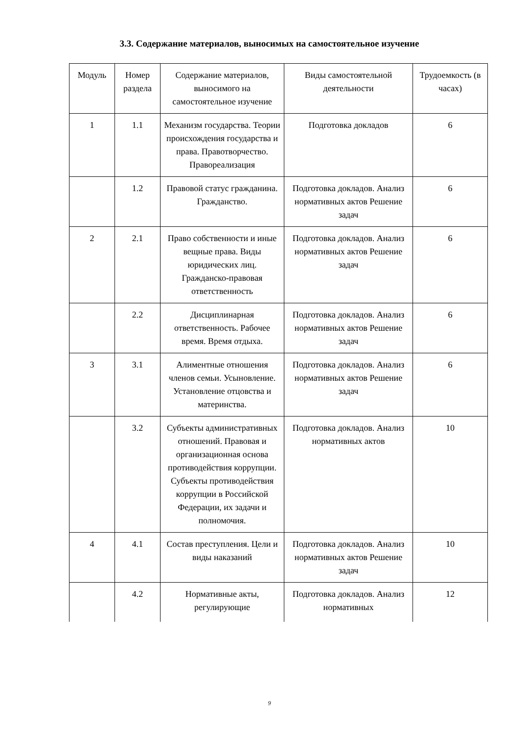3.3. Содержание материалов, выносимых на самостоятельное изучение
| Модуль | Номер раздела | Содержание материалов, выносимого на самостоятельное изучение | Виды самостоятельной деятельности | Трудоемкость (в часах) |
| 1 | 1.1 | Механизм государства. Теории происхождения государства и права. Правотворчество. Правореализация | Подготовка докладов | 6 |
| | 1.2 | Правовой статус гражданина. Гражданство. | Подготовка докладов. Анализ нормативных актов Решение задач | 6 |
| 2 | 2.1 | Право собственности и иные вещные права. Виды юридических лиц. Гражданско-правовая ответственность | Подготовка докладов. Анализ нормативных актов Решение задач | 6 |
| | 2.2 | Дисциплинарная ответственность. Рабочее время. Время отдыха. | Подготовка докладов. Анализ нормативных актов Решение задач | 6 |
| 3 | 3.1 | Алиментные отношения членов семьи. Усыновление. Установление отцовства и материнства. | Подготовка докладов. Анализ нормативных актов Решение задач | 6 |
| | 3.2 | Субъекты административных отношений. Правовая и организационная основа противодействия коррупции. Субъекты противодействия коррупции в Российской Федерации, их задачи и полномочия. | Подготовка докладов. Анализ нормативных актов | 10 |
| 4 | 4.1 | Состав преступления. Цели и виды наказаний | Подготовка докладов. Анализ нормативных актов Решение задач | 10 |
| | 4.2 | Нормативные акты, регулирующие | Подготовка докладов. Анализ нормативных | 12 |
9